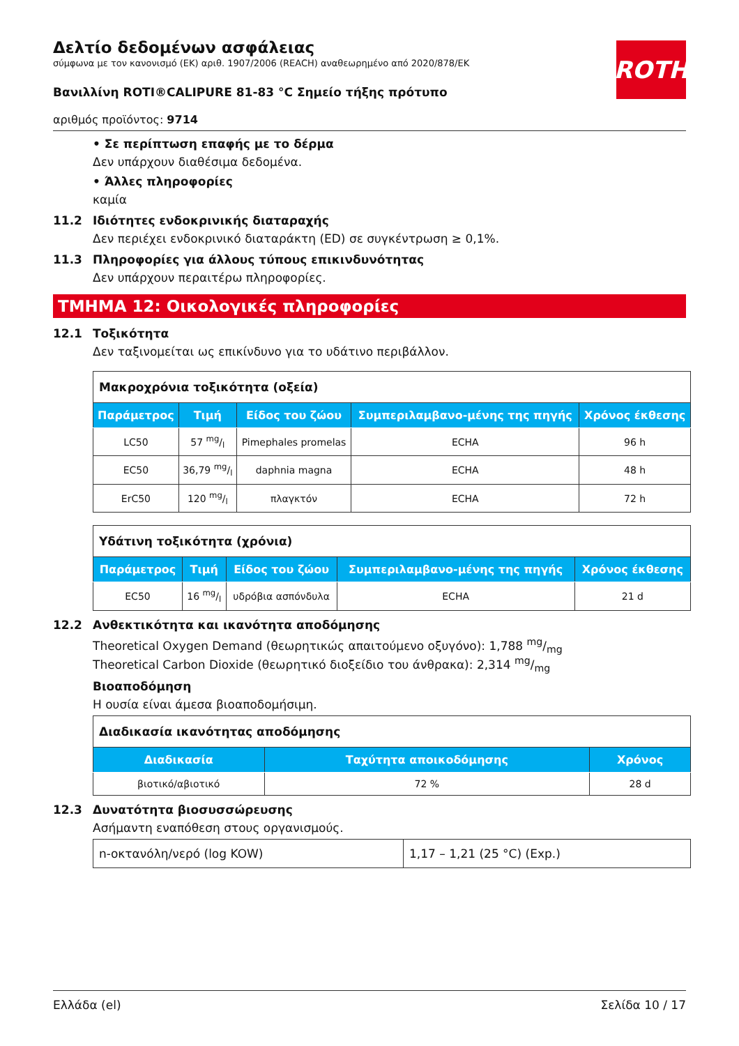ROTH
Δελτίο δεδομένων ασφάλειας
σύμφωνα με τον κανονισμό (ΕΚ) αριθ. 1907/2006 (REACH) αναθεωρημένο από 2020/878/ΕΚ
Βανιλλίνη ROTI®CALIPURE 81-83 °C Σημείο τήξης πρότυπο
αριθμός προϊόντος: 9714
• Σε περίπτωση επαφής με το δέρμα
Δεν υπάρχουν διαθέσιμα δεδομένα.
• Άλλες πληροφορίες
καμία
11.2 Ιδιότητες ενδοκρινικής διαταραχής
Δεν περιέχει ενδοκρινικό διαταράκτη (ED) σε συγκέντρωση ≥ 0,1%.
11.3 Πληροφορίες για άλλους τύπους επικινδυνότητας
Δεν υπάρχουν περαιτέρω πληροφορίες.
ΤΜΗΜΑ 12: Οικολογικές πληροφορίες
12.1 Τοξικότητα
Δεν ταξινομείται ως επικίνδυνο για το υδάτινο περιβάλλον.
| Μακροχρόνια τοξικότητα (οξεία) | | | | |
| Παράμετρος | Τιμή | Είδος του ζώου | Συμπεριλαμβανο-μένης της πηγής | Χρόνος έκθεσης |
| LC50 | 57 mg/l | Pimephales promelas | ECHA | 96 h |
| EC50 | 36,79 mg/l | daphnia magna | ECHA | 48 h |
| ErC50 | 120 mg/l | πλαγκτόν | ECHA | 72 h |
| Υδάτινη τοξικότητα (χρόνια) | | | | |
| Παράμετρος | Τιμή | Είδος του ζώου | Συμπεριλαμβανο-μένης της πηγής | Χρόνος έκθεσης |
| EC50 | 16 mg/l | υδρόβια ασπόνδυλα | ECHA | 21 d |
12.2 Ανθεκτικότητα και ικανότητα αποδόμησης
Theoretical Oxygen Demand (θεωρητικώς απαιτούμενο οξυγόνο): 1,788 mg/mg
Theoretical Carbon Dioxide (θεωρητικό διοξείδιο του άνθρακα): 2,314 mg/mg
Βιοαποδόμηση
Η ουσία είναι άμεσα βιοαποδομήσιμη.
| Διαδικασία ικανότητας αποδόμησης | | |
| Διαδικασία | Ταχύτητα αποικοδόμησης | Χρόνος |
| βιοτικό/αβιοτικό | 72 % | 28 d |
12.3 Δυνατότητα βιοσυσσώρευσης
Ασήμαντη εναπόθεση στους οργανισμούς.
| n-οκτανόλη/νερό (log KOW) | 1,17 – 1,21 (25 °C) (Exp.) |
Ελλάδα (el) Σελίδα 10 / 17